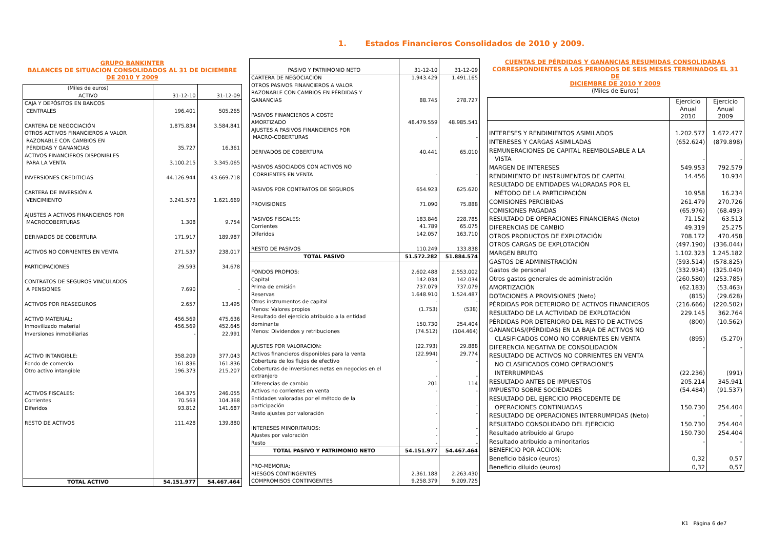1. Estados Financieros Consolidados de 2010 y 2009.
GRUPO BANKINTER
BALANCES DE SITUACION CONSOLIDADOS AL 31 DE DICIEMBRE
DE 2010 Y 2009
| (Miles de euros) ACTIVO | 31-12-10 | 31-12-09 |
| --- | --- | --- |
| CAJA Y DEPÓSITOS EN BANCOS CENTRALES | 196.401 | 505.265 |
| CARTERA DE NEGOCIACIÓN | 1.875.834 | 3.584.841 |
| OTROS ACTIVOS FINANCIEROS A VALOR RAZONABLE CON CAMBIOS EN PÉRDIDAS Y GANANCIAS | 35.727 | 16.361 |
| ACTIVOS FINANCIEROS DISPONIBLES PARA LA VENTA | 3.100.215 | 3.345.065 |
| INVERSIONES CREDITICIAS | 44.126.944 | 43.669.718 |
| CARTERA DE INVERSIÓN A VENCIMIENTO | 3.241.573 | 1.621.669 |
| AJUSTES A ACTIVOS FINANCIEROS POR MACROCOBERTURAS | 1.308 | 9.754 |
| DERIVADOS DE COBERTURA | 171.917 | 189.987 |
| ACTIVOS NO CORRIENTES EN VENTA | 271.537 | 238.017 |
| PARTICIPACIONES | 29.593 | 34.678 |
| CONTRATOS DE SEGUROS VINCULADOS A PENSIONES | 7.690 | - |
| ACTIVOS POR REASEGUROS | 2.657 | 13.495 |
| ACTIVO MATERIAL: Inmovilizado material Inversiones inmobiliarias | 456.569 456.569 - | 475.636 452.645 22.991 |
| ACTIVO INTANGIBLE: Fondo de comercio Otro activo intangible | 358.209 161.836 196.373 | 377.043 161.836 215.207 |
| ACTIVOS FISCALES: Corrientes Diferidos | 164.375 70.563 93.812 | 246.055 104.368 141.687 |
| RESTO DE ACTIVOS | 111.428 | 139.880 |
| TOTAL ACTIVO | 54.151.977 | 54.467.464 |
| PASIVO Y PATRIMONIO NETO | 31-12-10 | 31-12-09 |
| --- | --- | --- |
| CARTERA DE NEGOCIACIÓN | 1.943.429 | 1.491.165 |
| OTROS PASIVOS FINANCIEROS A VALOR RAZONABLE CON CAMBIOS EN PÉRDIDAS Y GANANCIAS | 88.745 | 278.727 |
| PASIVOS FINANCIEROS A COSTE AMORTIZADO | 48.479.559 | 48.985.541 |
| AJUSTES A PASIVOS FINANCIEROS POR MACRO-COBERTURAS | - | - |
| DERIVADOS DE COBERTURA | 40.441 | 65.010 |
| PASIVOS ASOCIADOS CON ACTIVOS NO CORRIENTES EN VENTA | - | - |
| PASIVOS POR CONTRATOS DE SEGUROS | 654.923 | 625.620 |
| PROVISIONES | 71.090 | 75.888 |
| PASIVOS FISCALES: Corrientes Diferidos | 183.846 41.789 142.057 | 228.785 65.075 163.710 |
| RESTO DE PASIVOS | 110.249 | 133.838 |
| TOTAL PASIVO | 51.572.282 | 51.884.574 |
| FONDOS PROPIOS: Capital Prima de emisión Reservas Otros instrumentos de capital Menos: Valores propios Resultado del ejercicio atribuido a la entidad dominante Menos: Dividendos y retribuciones | 2.602.488 142.034 737.079 1.648.910 - (1.753) 150.730 (74.512) | 2.553.002 142.034 737.079 1.524.487 - (538) 254.404 (104.464) |
| AJUSTES POR VALORACION: Activos financieros disponibles para la venta Cobertura de los flujos de efectivo Coberturas de inversiones netas en negocios en el extranjero Diferencias de cambio Activos no corrientes en venta Entidades valoradas por el método de la participación Resto ajustes por valoración | (22.793) (22.994) - - 201 - - - | 29.888 29.774 - - 114 - - - |
| INTERESES MINORITARIOS: Ajustes por valoración Resto | - - - | - - - |
| TOTAL PASIVO Y PATRIMONIO NETO | 54.151.977 | 54.467.464 |
| PRO-MEMORIA: RIESGOS CONTINGENTES COMPROMISOS CONTINGENTES | 2.361.188 9.258.379 | 2.263.430 9.209.725 |
CUENTAS DE PÉRDIDAS Y GANANCIAS RESUMIDAS CONSOLIDADAS
CORRESPONDIENTES A LOS PERIODOS DE SEIS MESES TERMINADOS EL 31 DE
DICIEMBRE DE 2010 Y 2009
(Miles de Euros)
| | Ejercicio Anual 2010 | Ejercicio Anual 2009 |
| --- | --- | --- |
| INTERESES Y RENDIMIENTOS ASIMILADOS | 1.202.577 | 1.672.477 |
| INTERESES Y CARGAS ASIMILADAS | (652.624) | (879.898) |
| REMUNERACIONES DE CAPITAL REEMBOLSABLE A LA VISTA | - | - |
| MARGEN DE INTERESES | 549.953 | 792.579 |
| RENDIMIENTO DE INSTRUMENTOS DE CAPITAL | 14.456 | 10.934 |
| RESULTADO DE ENTIDADES VALORADAS POR EL MÉTODO DE LA PARTICIPACIÓN | 10.958 | 16.234 |
| COMISIONES PERCIBIDAS | 261.479 | 270.726 |
| COMISIONES PAGADAS | (65.976) | (68.493) |
| RESULTADO DE OPERACIONES FINANCIERAS (Neto) | 71.152 | 63.513 |
| DIFERENCIAS DE CAMBIO | 49.319 | 25.275 |
| OTROS PRODUCTOS DE EXPLOTACIÓN | 708.172 | 470.458 |
| OTROS CARGAS DE EXPLOTACIÓN | (497.190) | (336.044) |
| MARGEN BRUTO | 1.102.323 | 1.245.182 |
| GASTOS DE ADMINISTRACIÓN | (593.514) | (578.825) |
| Gastos de personal | (332.934) | (325.040) |
| Otros gastos generales de administración | (260.580) | (253.785) |
| AMORTIZACIÓN | (62.183) | (53.463) |
| DOTACIONES A PROVISIONES (Neto) | (815) | (29.628) |
| PÉRDIDAS POR DETERIORO DE ACTIVOS FINANCIEROS | (216.666) | (220.502) |
| RESULTADO DE LA ACTIVIDAD DE EXPLOTACIÓN | 229.145 | 362.764 |
| PÉRDIDAS POR DETERIORO DEL RESTO DE ACTIVOS | (800) | (10.562) |
| GANANCIAS/(PÉRDIDAS) EN LA BAJA DE ACTIVOS NO CLASIFICADOS COMO NO CORRIENTES EN VENTA | (895) | (5.270) |
| DIFERENCIA NEGATIVA DE CONSOLIDACIÓN | - | - |
| RESULTADO DE ACTIVOS NO CORRIENTES EN VENTA NO CLASIFICADOS COMO OPERACIONES INTERRUMPIDAS | (22.236) | (991) |
| RESULTADO ANTES DE IMPUESTOS | 205.214 | 345.941 |
| IMPUESTO SOBRE SOCIEDADES | (54.484) | (91.537) |
| RESULTADO DEL EJERCICIO PROCEDENTE DE OPERACIONES CONTINUADAS | 150.730 | 254.404 |
| RESULTADO DE OPERACIONES INTERRUMPIDAS (Neto) | - | - |
| RESULTADO CONSOLIDADO DEL EJERCICIO | 150.730 | 254.404 |
| Resultado atribuido al Grupo | 150.730 | 254.404 |
| Resultado atribuido a minoritarios | - | - |
| BENEFICIO POR ACCION: | | |
| Beneficio básico (euros) | 0,32 | 0,57 |
| Beneficio diluido (euros) | 0,32 | 0,57 |
K1 Página 6 de7